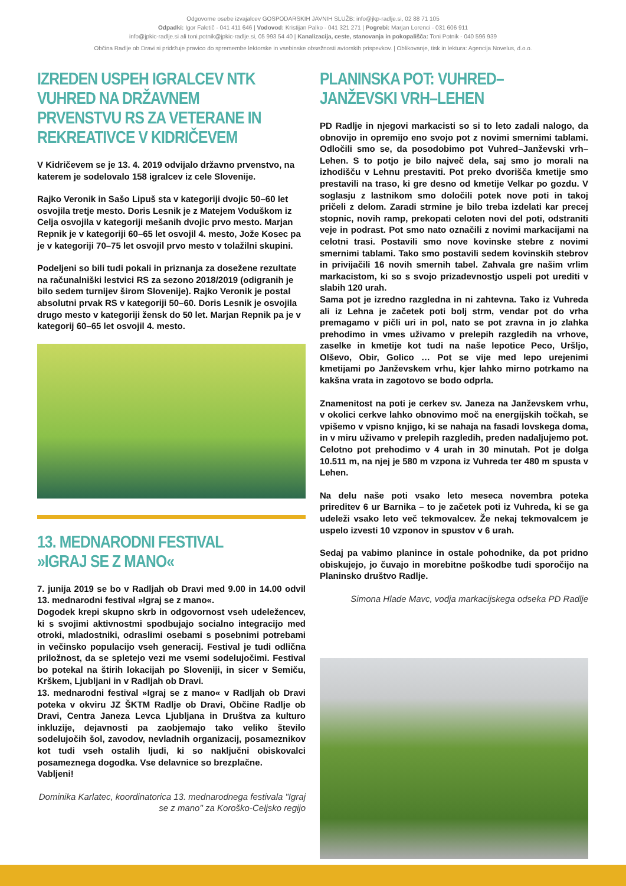Odgovorne osebe izvajalcev GOSPODARSKIH JAVNIH SLUŽB: info@jkp-radlje.si, 02 88 71 105
Odpadki: Igor Faletič - 041 411 646 | Vodovod: Kristijan Palko - 041 321 271 | Pogrebi: Marjan Lorenci - 031 606 911
info@jpkic-radlje.si ali toni.potnik@jpkic-radlje.si, 05 993 54 40 | Kanalizacija, ceste, stanovanja in pokopališča: Toni Potnik - 040 596 939
Občina Radlje ob Dravi si pridržuje pravico do spremembe lektorske in vsebinske obsežnosti avtorskih prispevkov. | Oblikovanje, tisk in lektura: Agencija Novelus, d.o.o.
IZREDEN USPEH IGRALCEV NTK VUHRED NA DRŽAVNEM PRVENSTVU RS ZA VETERANE IN REKREATIVCE V KIDRIČEVEM
V Kidričevem se je 13. 4. 2019 odvijalo državno prvenstvo, na katerem je sodelovalo 158 igralcev iz cele Slovenije.
Rajko Veronik in Sašo Lipuš sta v kategoriji dvojic 50–60 let osvojila tretje mesto. Doris Lesnik je z Matejem Voduškom iz Celja osvojila v kategoriji mešanih dvojic prvo mesto. Marjan Repnik je v kategoriji 60–65 let osvojil 4. mesto, Jože Kosec pa je v kategoriji 70–75 let osvojil prvo mesto v tolažilni skupini.
Podeljeni so bili tudi pokali in priznanja za dosežene rezultate na računalniški lestvici RS za sezono 2018/2019 (odigranih je bilo sedem turnijev širom Slovenije). Rajko Veronik je postal absolutni prvak RS v kategoriji 50–60. Doris Lesnik je osvojila drugo mesto v kategoriji žensk do 50 let. Marjan Repnik pa je v kategorij 60–65 let osvojil 4. mesto.
13. MEDNARODNI FESTIVAL
»IGRAJ SE Z MANO«
7. junija 2019 se bo v Radljah ob Dravi med 9.00 in 14.00 odvil 13. mednarodni festival »Igraj se z mano«.
Dogodek krepi skupno skrb in odgovornost vseh udeležencev, ki s svojimi aktivnostmi spodbujajo socialno integracijo med otroki, mladostniki, odraslimi osebami s posebnimi potrebami in večinsko populacijo vseh generacij. Festival je tudi odlična priložnost, da se spletejo vezi me vsemi sodelujočimi. Festival bo potekal na štirih lokacijah po Sloveniji, in sicer v Semiču, Krškem, Ljubljani in v Radljah ob Dravi.
13. mednarodni festival »Igraj se z mano« v Radljah ob Dravi poteka v okviru JZ ŠKTM Radlje ob Dravi, Občine Radlje ob Dravi, Centra Janeza Levca Ljubljana in Društva za kulturo inkluzije, dejavnosti pa zaobjemajo tako veliko število sodelujočih šol, zavodov, nevladnih organizacij, posameznikov kot tudi vseh ostalih ljudi, ki so naključni obiskovalci posameznega dogodka. Vse delavnice so brezplačne.
Vabljeni!
Dominika Karlatec, koordinatorica 13. mednarodnega festivala "Igraj se z mano" za Koroško-Celjsko regijo
PLANINSKA POT: VUHRED–JANŽEVSKI VRH–LEHEN
PD Radlje in njegovi markacisti so si to leto zadali nalogo, da obnovijo in opremijo eno svojo pot z novimi smernimi tablami. Odločili smo se, da posodobimo pot Vuhred–Janževski vrh–Lehen. S to potjo je bilo največ dela, saj smo jo morali na izhodišču v Lehnu prestaviti. Pot preko dvorišča kmetije smo prestavili na traso, ki gre desno od kmetije Velkar po gozdu. V soglasju z lastnikom smo določili potek nove poti in takoj pričeli z delom. Zaradi strmine je bilo treba izdelati kar precej stopnic, novih ramp, prekopati celoten novi del poti, odstraniti veje in podrast. Pot smo nato označili z novimi markacijami na celotni trasi. Postavili smo nove kovinske stebre z novimi smernimi tablami. Tako smo postavili sedem kovinskih stebrov in privijačili 16 novih smernih tabel. Zahvala gre našim vrlim markacistom, ki so s svojo prizadevnostjo uspeli pot urediti v slabih 120 urah.
Sama pot je izredno razgledna in ni zahtevna. Tako iz Vuhreda ali iz Lehna je začetek poti bolj strm, vendar pot do vrha premagamo v pičli uri in pol, nato se pot zravna in jo zlahka prehodimo in vmes uživamo v prelepih razgledih na vrhove, zaselke in kmetije kot tudi na naše lepotice Peco, Uršljo, Olševo, Obir, Golico … Pot se vije med lepo urejenimi kmetijami po Janževskem vrhu, kjer lahko mirno potrkamo na kakšna vrata in zagotovo se bodo odprla.
Znamenitost na poti je cerkev sv. Janeza na Janževskem vrhu, v okolici cerkve lahko obnovimo moč na energijskih točkah, se vpišemo v vpisno knjigo, ki se nahaja na fasadi lovskega doma, in v miru uživamo v prelepih razgledih, preden nadaljujemo pot. Celotno pot prehodimo v 4 urah in 30 minutah. Pot je dolga 10.511 m, na njej je 580 m vzpona iz Vuhreda ter 480 m spusta v Lehen.
Na delu naše poti vsako leto meseca novembra poteka prireditev 6 ur Barnika – to je začetek poti iz Vuhreda, ki se ga udeleži vsako leto več tekmovalcev. Že nekaj tekmovalcem je uspelo izvesti 10 vzponov in spustov v 6 urah.
Sedaj pa vabimo planince in ostale pohodnike, da pot pridno obiskujejo, jo čuvajo in morebitne poškodbe tudi sporočijo na Planinsko društvo Radlje.
Simona Hlade Mavc, vodja markacijskega odseka PD Radlje